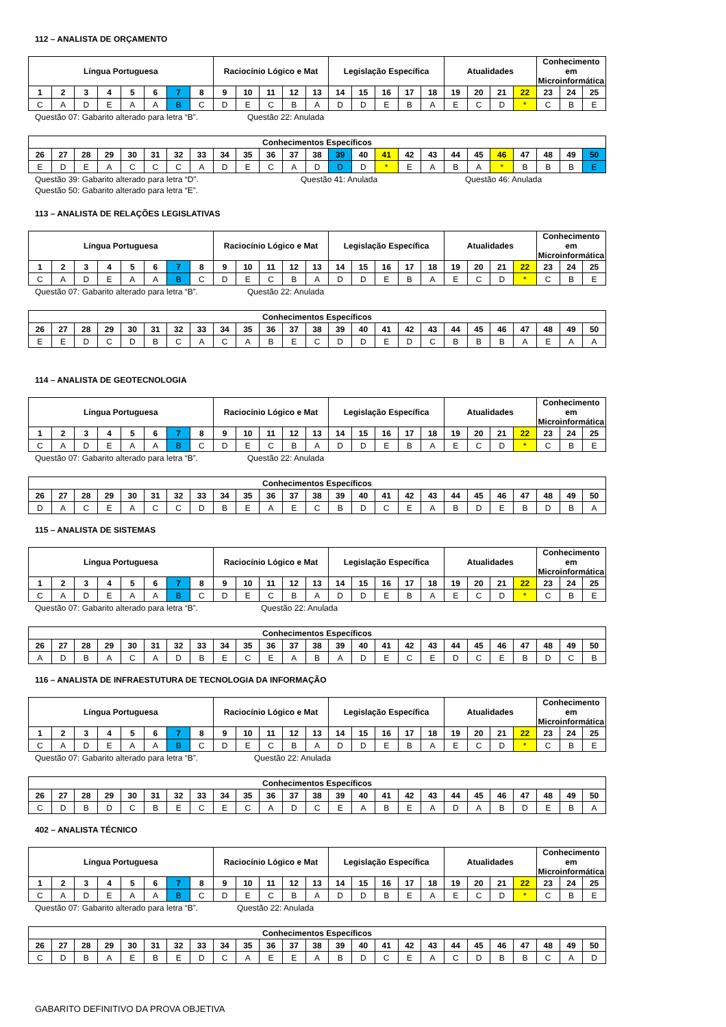112 – ANALISTA DE ORÇAMENTO
| Língua Portuguesa | | | | | | | | Raciocínio Lógico e Mat | | | | | Legislação Específica | | | | | Atualidades | | | | Conhecimento em Microinformática | | |
| --- | --- | --- | --- | --- | --- | --- | --- | --- | --- | --- | --- | --- | --- | --- | --- | --- | --- | --- | --- | --- | --- | --- | --- | --- |
| 1 | 2 | 3 | 4 | 5 | 6 | 7 | 8 | 9 | 10 | 11 | 12 | 13 | 14 | 15 | 16 | 17 | 18 | 19 | 20 | 21 | 22 | 23 | 24 | 25 |
| C | A | D | E | A | A | B | C | D | E | C | B | A | D | D | E | B | A | E | C | D | * | C | B | E |
Questão 07: Gabarito alterado para letra “B”. Questão 22: Anulada
| Conhecimentos Específicos | | | | | | | | | | | | | | | | | | | | | | | | |
| --- | --- | --- | --- | --- | --- | --- | --- | --- | --- | --- | --- | --- | --- | --- | --- | --- | --- | --- | --- | --- | --- | --- | --- | --- |
| 26 | 27 | 28 | 29 | 30 | 31 | 32 | 33 | 34 | 35 | 36 | 37 | 38 | 39 | 40 | 41 | 42 | 43 | 44 | 45 | 46 | 47 | 48 | 49 | 50 |
| E | D | E | A | C | C | C | A | D | E | C | A | D | D | D | * | E | A | B | A | * | B | B | B | E |
Questão 39: Gabarito alterado para letra “D”. Questão 41: Anulada Questão 46: Anulada
Questão 50: Gabarito alterado para letra “E”.
113 – ANALISTA DE RELAÇÕES LEGISLATIVAS
| Língua Portuguesa | | | | | | | | Raciocínio Lógico e Mat | | | | | Legislação Específica | | | | | Atualidades | | | | Conhecimento em Microinformática | | |
| --- | --- | --- | --- | --- | --- | --- | --- | --- | --- | --- | --- | --- | --- | --- | --- | --- | --- | --- | --- | --- | --- | --- | --- | --- |
| 1 | 2 | 3 | 4 | 5 | 6 | 7 | 8 | 9 | 10 | 11 | 12 | 13 | 14 | 15 | 16 | 17 | 18 | 19 | 20 | 21 | 22 | 23 | 24 | 25 |
| C | A | D | E | A | A | B | C | D | E | C | B | A | D | D | E | B | A | E | C | D | * | C | B | E |
Questão 07: Gabarito alterado para letra “B”. Questão 22: Anulada
| Conhecimentos Específicos | | | | | | | | | | | | | | | | | | | | | | | | |
| --- | --- | --- | --- | --- | --- | --- | --- | --- | --- | --- | --- | --- | --- | --- | --- | --- | --- | --- | --- | --- | --- | --- | --- | --- |
| 26 | 27 | 28 | 29 | 30 | 31 | 32 | 33 | 34 | 35 | 36 | 37 | 38 | 39 | 40 | 41 | 42 | 43 | 44 | 45 | 46 | 47 | 48 | 49 | 50 |
| E | E | D | C | D | B | C | A | C | A | B | E | C | D | D | E | D | C | B | B | B | A | E | A | A |
114 – ANALISTA DE GEOTECNOLOGIA
| Língua Portuguesa | | | | | | | | Raciocínio Lógico e Mat | | | | | Legislação Específica | | | | | Atualidades | | | | Conhecimento em Microinformática | | |
| --- | --- | --- | --- | --- | --- | --- | --- | --- | --- | --- | --- | --- | --- | --- | --- | --- | --- | --- | --- | --- | --- | --- | --- | --- |
| 1 | 2 | 3 | 4 | 5 | 6 | 7 | 8 | 9 | 10 | 11 | 12 | 13 | 14 | 15 | 16 | 17 | 18 | 19 | 20 | 21 | 22 | 23 | 24 | 25 |
| C | A | D | E | A | A | B | C | D | E | C | B | A | D | D | E | B | A | E | C | D | * | C | B | E |
Questão 07: Gabarito alterado para letra “B”. Questão 22: Anulada
| Conhecimentos Específicos | | | | | | | | | | | | | | | | | | | | | | | | |
| --- | --- | --- | --- | --- | --- | --- | --- | --- | --- | --- | --- | --- | --- | --- | --- | --- | --- | --- | --- | --- | --- | --- | --- | --- |
| 26 | 27 | 28 | 29 | 30 | 31 | 32 | 33 | 34 | 35 | 36 | 37 | 38 | 39 | 40 | 41 | 42 | 43 | 44 | 45 | 46 | 47 | 48 | 49 | 50 |
| D | A | C | E | A | C | C | D | B | E | A | E | C | B | D | C | E | A | B | D | E | B | D | B | A |
115 – ANALISTA DE SISTEMAS
| Língua Portuguesa | | | | | | | | Raciocínio Lógico e Mat | | | | | Legislação Específica | | | | | Atualidades | | | | Conhecimento em Microinformática | | |
| --- | --- | --- | --- | --- | --- | --- | --- | --- | --- | --- | --- | --- | --- | --- | --- | --- | --- | --- | --- | --- | --- | --- | --- | --- |
| 1 | 2 | 3 | 4 | 5 | 6 | 7 | 8 | 9 | 10 | 11 | 12 | 13 | 14 | 15 | 16 | 17 | 18 | 19 | 20 | 21 | 22 | 23 | 24 | 25 |
| C | A | D | E | A | A | B | C | D | E | C | B | A | D | D | E | B | A | E | C | D | * | C | B | E |
Questão 07: Gabarito alterado para letra “B”. Questão 22: Anulada
| Conhecimentos Específicos | | | | | | | | | | | | | | | | | | | | | | | | |
| --- | --- | --- | --- | --- | --- | --- | --- | --- | --- | --- | --- | --- | --- | --- | --- | --- | --- | --- | --- | --- | --- | --- | --- | --- |
| 26 | 27 | 28 | 29 | 30 | 31 | 32 | 33 | 34 | 35 | 36 | 37 | 38 | 39 | 40 | 41 | 42 | 43 | 44 | 45 | 46 | 47 | 48 | 49 | 50 |
| A | D | B | A | C | A | D | B | E | C | E | A | B | A | D | E | C | E | D | C | E | B | D | C | B |
116 – ANALISTA DE INFRAESTUTURA DE TECNOLOGIA DA INFORMAÇÃO
| Língua Portuguesa | | | | | | | | Raciocínio Lógico e Mat | | | | | Legislação Específica | | | | | Atualidades | | | | Conhecimento em Microinformática | | |
| --- | --- | --- | --- | --- | --- | --- | --- | --- | --- | --- | --- | --- | --- | --- | --- | --- | --- | --- | --- | --- | --- | --- | --- | --- |
| 1 | 2 | 3 | 4 | 5 | 6 | 7 | 8 | 9 | 10 | 11 | 12 | 13 | 14 | 15 | 16 | 17 | 18 | 19 | 20 | 21 | 22 | 23 | 24 | 25 |
| C | A | D | E | A | A | B | C | D | E | C | B | A | D | D | E | B | A | E | C | D | * | C | B | E |
Questão 07: Gabarito alterado para letra “B”. Questão 22: Anulada
| Conhecimentos Específicos | | | | | | | | | | | | | | | | | | | | | | | | |
| --- | --- | --- | --- | --- | --- | --- | --- | --- | --- | --- | --- | --- | --- | --- | --- | --- | --- | --- | --- | --- | --- | --- | --- | --- |
| 26 | 27 | 28 | 29 | 30 | 31 | 32 | 33 | 34 | 35 | 36 | 37 | 38 | 39 | 40 | 41 | 42 | 43 | 44 | 45 | 46 | 47 | 48 | 49 | 50 |
| C | D | B | D | C | B | E | C | E | C | A | D | C | E | A | B | E | A | D | A | B | D | E | B | A |
402 – ANALISTA TÉCNICO
| Língua Portuguesa | | | | | | | | Raciocínio Lógico e Mat | | | | | Legislação Específica | | | | | Atualidades | | | | Conhecimento em Microinformática | | |
| --- | --- | --- | --- | --- | --- | --- | --- | --- | --- | --- | --- | --- | --- | --- | --- | --- | --- | --- | --- | --- | --- | --- | --- | --- |
| 1 | 2 | 3 | 4 | 5 | 6 | 7 | 8 | 9 | 10 | 11 | 12 | 13 | 14 | 15 | 16 | 17 | 18 | 19 | 20 | 21 | 22 | 23 | 24 | 25 |
| C | A | D | E | A | A | B | C | D | E | C | B | A | D | D | B | E | A | E | C | D | * | C | B | E |
Questão 07: Gabarito alterado para letra “B”. Questão 22: Anulada
| Conhecimentos Específicos | | | | | | | | | | | | | | | | | | | | | | | | |
| --- | --- | --- | --- | --- | --- | --- | --- | --- | --- | --- | --- | --- | --- | --- | --- | --- | --- | --- | --- | --- | --- | --- | --- | --- |
| 26 | 27 | 28 | 29 | 30 | 31 | 32 | 33 | 34 | 35 | 36 | 37 | 38 | 39 | 40 | 41 | 42 | 43 | 44 | 45 | 46 | 47 | 48 | 49 | 50 |
| C | D | B | A | E | B | E | D | C | A | E | E | A | B | D | C | E | A | C | D | B | B | C | A | D |
GABARITO DEFINITIVO DA PROVA OBJETIVA